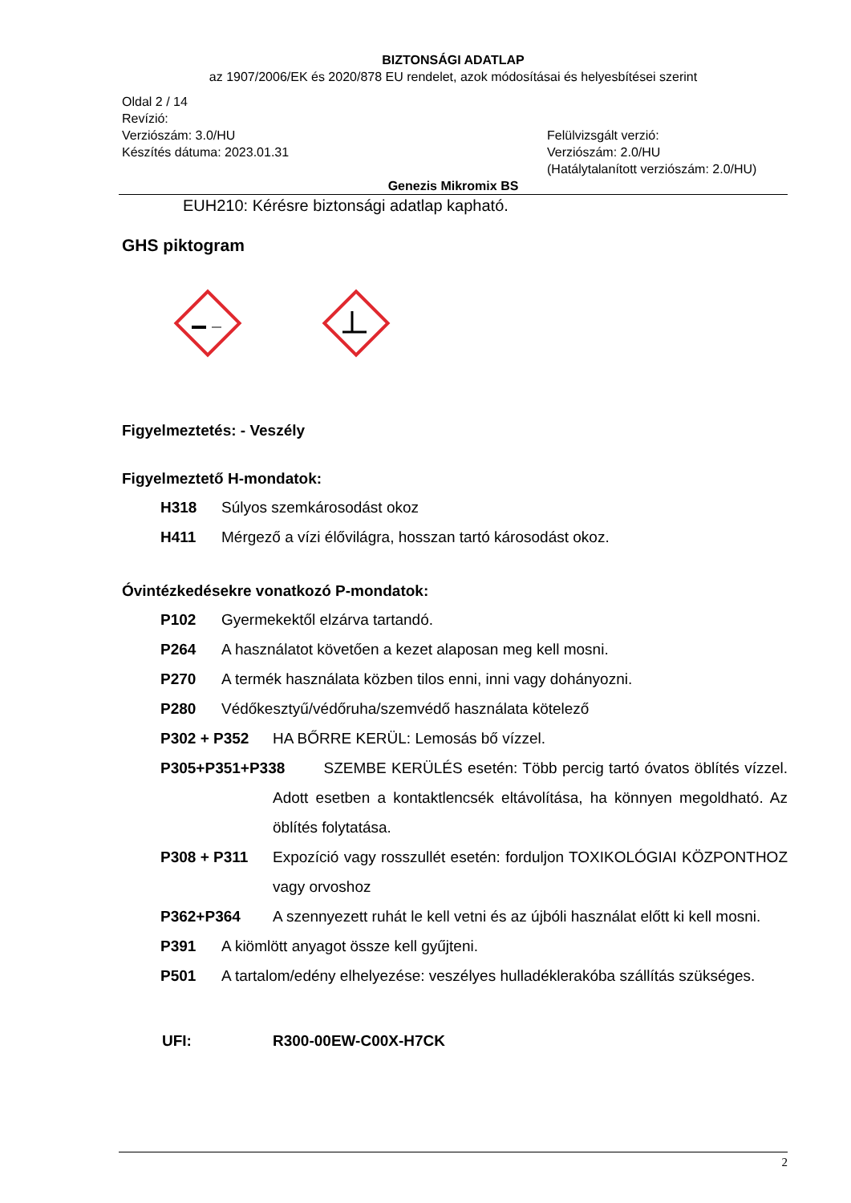BIZTONSÁGI ADATLAP
az 1907/2006/EK és 2020/878 EU rendelet, azok módosításai és helyesbítései szerint
Oldal 2 / 14
Revízió:
Verziószám: 3.0/HU
Készítés dátuma: 2023.01.31
Felülvizsgált verzió:
Verziószám: 2.0/HU
(Hatálytalanított verziószám: 2.0/HU)
Genezis Mikromix BS
EUH210: Kérésre biztonsági adatlap kapható.
GHS piktogram
Figyelmeztetés: - Veszély
Figyelmeztető H-mondatok:
H318 Súlyos szemkárosodást okoz
H411 Mérgező a vízi élővilágra, hosszan tartó károsodást okoz.
Óvintézkedésekre vonatkozó P-mondatok:
P102 Gyermekektől elzárva tartandó.
P264 A használatot követően a kezet alaposan meg kell mosni.
P270 A termék használata közben tilos enni, inni vagy dohányozni.
P280 Védőkesztyű/védőruha/szemvédő használata kötelező
P302 + P352 HA BŐRRE KERÜL: Lemosás bő vízzel.
P305+P351+P338 SZEMBE KERÜLÉS esetén: Több percig tartó óvatos öblítés vízzel. Adott esetben a kontaktlencsék eltávolítása, ha könnyen megoldható. Az öblítés folytatása.
P308 + P311 Expozíció vagy rosszullét esetén: forduljon TOXIKOLÓGIAI KÖZPONTHOZ vagy orvoshoz
P362+P364 A szennyezett ruhát le kell vetni és az újbóli használat előtt ki kell mosni.
P391 A kiömlött anyagot össze kell gyűjteni.
P501 A tartalom/edény elhelyezése: veszélyes hulladéklerakóba szállítás szükséges.
UFI: R300-00EW-C00X-H7CK
2